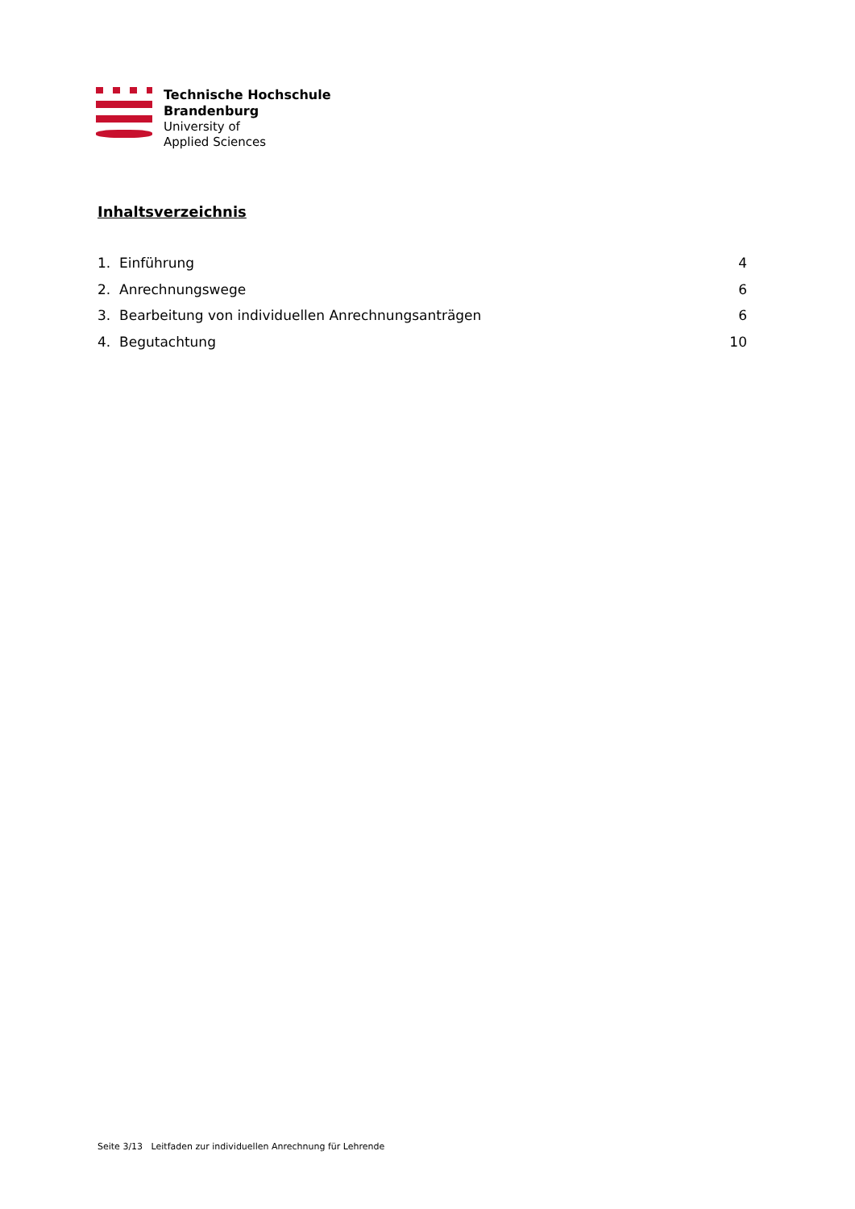Technische Hochschule
Brandenburg
University of
Applied Sciences
Inhaltsverzeichnis
1. Einführung 4
2. Anrechnungswege 6
3. Bearbeitung von individuellen Anrechnungsanträgen 6
4. Begutachtung 10
Seite 3/13 Leitfaden zur individuellen Anrechnung für Lehrende